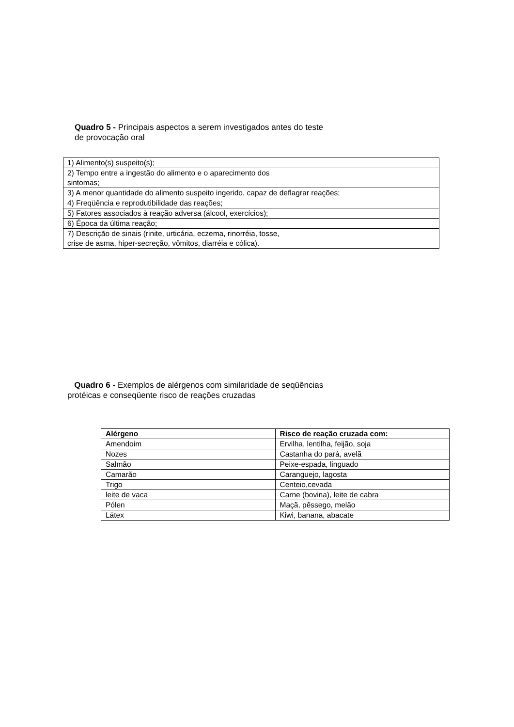Quadro 5 - Principais aspectos a serem investigados antes do teste
de provocação oral
| 1) Alimento(s) suspeito(s); |
| 2) Tempo entre a ingestão do alimento e o aparecimento dos sintomas; |
| 3) A menor quantidade do alimento suspeito ingerido, capaz de deflagrar reações; |
| 4) Freqüência e reprodutibilidade das reações; |
| 5) Fatores associados à reação adversa (álcool, exercícios); |
| 6) Época da última reação; |
| 7) Descrição de sinais (rinite, urticária, eczema, rinorréia, tosse, crise de asma, hiper-secreção, vômitos, diarréia e cólica). |
Quadro 6 - Exemplos de alérgenos com similaridade de seqüências
protéicas e conseqüente risco de reações cruzadas
| Alérgeno | Risco de reação cruzada com: |
| --- | --- |
| Amendoim | Ervilha, lentilha, feijão, soja |
| Nozes | Castanha do pará, avelã |
| Salmão | Peixe-espada, linguado |
| Camarão | Caranguejo, lagosta |
| Trigo | Centeio,cevada |
| leite de vaca | Carne (bovina), leite de cabra |
| Pólen | Maçã, pêssego, melão |
| Látex | Kiwi, banana, abacate |